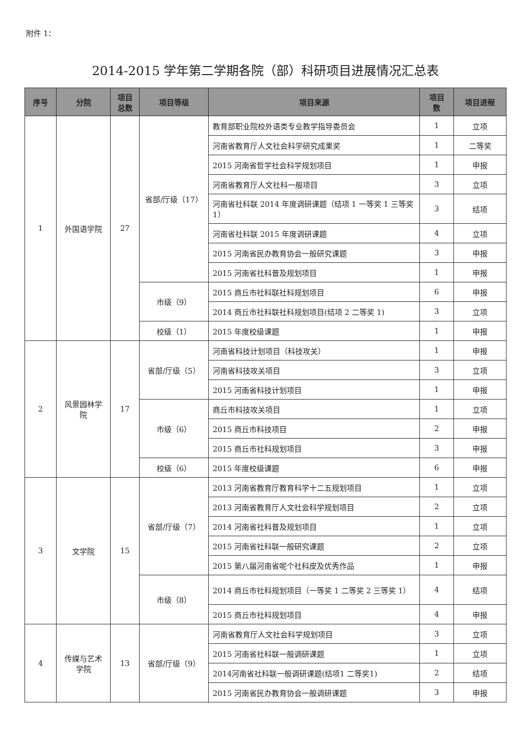附件 1：
2014-2015 学年第二学期各院（部）科研项目进展情况汇总表
| 序号 | 分院 | 项目 总数 | 项目等级 | 项目来源 | 项目 数 | 项目进程 |
| --- | --- | --- | --- | --- | --- | --- |
| 1 | 外国语学院 | 27 | 省部/厅级（17） | 教育部职业院校外语类专业教学指导委员会 | 1 | 立项 |
| | | | | 河南省教育厅人文社会科学研究成果奖 | 1 | 二等奖 |
| | | | | 2015 河南省哲学社会科学规划项目 | 1 | 申报 |
| | | | | 河南省教育厅人文社科一般项目 | 3 | 立项 |
| | | | | 河南省社科联 2014 年度调研课题（结项 1 一等奖 1 三等奖 1） | 3 | 结项 |
| | | | | 河南省社科联 2015 年度调研课题 | 4 | 立项 |
| | | | | 2015 河南省民办教育协会一般研究课题 | 3 | 申报 |
| | | | | 2015 河南省社科普及规划项目 | 1 | 申报 |
| | | | 市级（9） | 2015 商丘市社科联社科规划项目 | 6 | 申报 |
| | | | | 2014 商丘市社科联社科规划项目(结项 2 二等奖 1) | 3 | 立项 |
| | | | 校级（1） | 2015 年度校级课题 | 1 | 申报 |
| 2 | 风景园林学 院 | 17 | 省部/厅级（5） | 河南省科技计划项目（科技攻关） | 1 | 申报 |
| | | | | 河南省科技攻关项目 | 3 | 立项 |
| | | | | 2015 河南省科技计划项目 | 1 | 申报 |
| | | | 市级（6） | 商丘市科技攻关项目 | 1 | 立项 |
| | | | | 2015 商丘市科技项目 | 2 | 申报 |
| | | | | 2015 商丘市社科规划项目 | 3 | 申报 |
| | | | 校级（6） | 2015 年度校级课题 | 6 | 申报 |
| 3 | 文学院 | 15 | 省部/厅级（7） | 2013 河南省教育厅教育科学十二五规划项目 | 1 | 立项 |
| | | | | 2013 河南省教育厅人文社会科学规划项目 | 2 | 立项 |
| | | | | 2014 河南省社科普及规划项目 | 1 | 立项 |
| | | | | 2015 河南省社科联一般研究课题 | 2 | 立项 |
| | | | | 2015 第八届河南省呢个社科皮及优秀作品 | 1 | 申报 |
| | | | 市级（8） | 2014 商丘市社科规划项目（一等奖 1 二等奖 2 三等奖 1） | 4 | 结项 |
| | | | | 2015 商丘市社科规划项目 | 4 | 申报 |
| 4 | 传媒与艺术 学院 | 13 | 省部/厅级（9） | 河南省教育厅人文社会科学规划项目 | 3 | 立项 |
| | | | | 2015 河南省社科联一般调研课题 | 1 | 立项 |
| | | | | 2014河南省社科联一般调研课题(结项1 二等奖1) | 2 | 结项 |
| | | | | 2015 河南省民办教育协会一般调研课题 | 3 | 申报 |